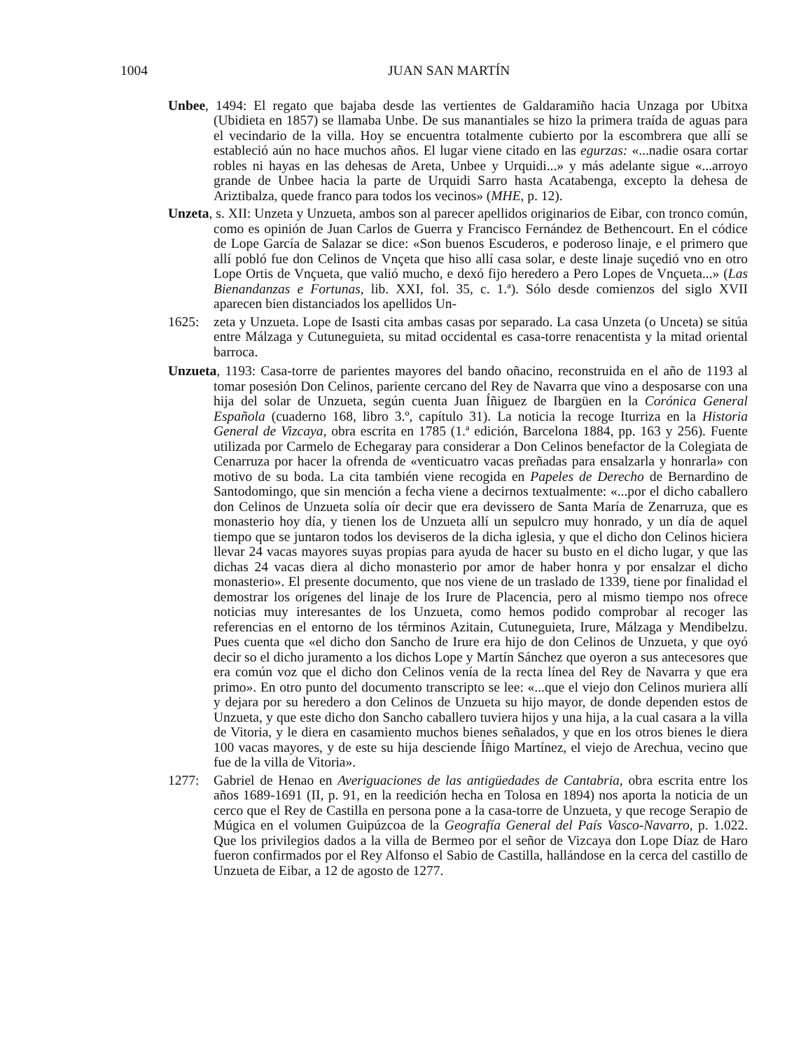1004 JUAN SAN MARTÍN
Unbee, 1494: El regato que bajaba desde las vertientes de Galdaramiño hacia Unzaga por Ubitxa (Ubidieta en 1857) se llamaba Unbe. De sus manantiales se hizo la primera traída de aguas para el vecindario de la villa. Hoy se encuentra totalmente cubierto por la escombrera que allí se estableció aún no hace muchos años. El lugar viene citado en las egurzas: «...nadie osara cortar robles ni hayas en las dehesas de Areta, Unbee y Urquidi...» y más adelante sigue «...arroyo grande de Unbee hacia la parte de Urquidi Sarro hasta Acatabenga, excepto la dehesa de Ariztibalza, quede franco para todos los vecinos» (MHE, p. 12).
Unzeta, s. XII: Unzeta y Unzueta, ambos son al parecer apellidos originarios de Eibar, con tronco común, como es opinión de Juan Carlos de Guerra y Francisco Fernández de Bethencourt. En el códice de Lope García de Salazar se dice: «Son buenos Escuderos, e poderoso linaje, e el primero que allí pobló fue don Celinos de Vnçeta que hiso allí casa solar, e deste linaje suçedió vno en otro Lope Ortis de Vnçueta, que valió mucho, e dexó fijo heredero a Pero Lopes de Vnçueta...» (Las Bienandanzas e Fortunas, lib. XXI, fol. 35, c. 1.ª). Sólo desde comienzos del siglo XVII aparecen bien distanciados los apellidos Un-
1625: zeta y Unzueta. Lope de Isasti cita ambas casas por separado. La casa Unzeta (o Unceta) se sitúa entre Málzaga y Cutuneguieta, su mitad occidental es casa-torre renacentista y la mitad oriental barroca.
Unzueta, 1193: Casa-torre de parientes mayores del bando oñacino, reconstruida en el año de 1193 al tomar posesión Don Celinos, pariente cercano del Rey de Navarra que vino a desposarse con una hija del solar de Unzueta, según cuenta Juan Íñiguez de Ibargüen en la Corónica General Española (cuaderno 168, libro 3.º, capítulo 31). La noticia la recoge Iturriza en la Historia General de Vizcaya, obra escrita en 1785 (1.ª edición, Barcelona 1884, pp. 163 y 256). Fuente utilizada por Carmelo de Echegaray para considerar a Don Celinos benefactor de la Colegiata de Cenarruza por hacer la ofrenda de «venticuatro vacas preñadas para ensalzarla y honrarla» con motivo de su boda. La cita también viene recogida en Papeles de Derecho de Bernardino de Santodomingo, que sin mención a fecha viene a decirnos textualmente: «...por el dicho caballero don Celinos de Unzueta solía oír decir que era devissero de Santa María de Zenarruza, que es monasterio hoy día, y tienen los de Unzueta allí un sepulcro muy honrado, y un día de aquel tiempo que se juntaron todos los deviseros de la dicha iglesia, y que el dicho don Celinos hiciera llevar 24 vacas mayores suyas propias para ayuda de hacer su busto en el dicho lugar, y que las dichas 24 vacas diera al dicho monasterio por amor de haber honra y por ensalzar el dicho monasterio». El presente documento, que nos viene de un traslado de 1339, tiene por finalidad el demostrar los orígenes del linaje de los Irure de Placencia, pero al mismo tiempo nos ofrece noticias muy interesantes de los Unzueta, como hemos podido comprobar al recoger las referencias en el entorno de los términos Azitain, Cutuneguieta, Irure, Málzaga y Mendibelzu. Pues cuenta que «el dicho don Sancho de Irure era hijo de don Celinos de Unzueta, y que oyó decir so el dicho juramento a los dichos Lope y Martín Sánchez que oyeron a sus antecesores que era común voz que el dicho don Celinos venía de la recta línea del Rey de Navarra y que era primo». En otro punto del documento transcripto se lee: «...que el viejo don Celinos muriera allí y dejara por su heredero a don Celinos de Unzueta su hijo mayor, de donde dependen estos de Unzueta, y que este dicho don Sancho caballero tuviera hijos y una hija, a la cual casara a la villa de Vitoria, y le diera en casamiento muchos bienes señalados, y que en los otros bienes le diera 100 vacas mayores, y de este su hija desciende Íñigo Martínez, el viejo de Arechua, vecino que fue de la villa de Vitoria».
1277: Gabriel de Henao en Averiguaciones de las antigüedades de Cantabria, obra escrita entre los años 1689-1691 (II, p. 91, en la reedición hecha en Tolosa en 1894) nos aporta la noticia de un cerco que el Rey de Castilla en persona pone a la casa-torre de Unzueta, y que recoge Serapio de Múgica en el volumen Guipúzcoa de la Geografía General del País Vasco-Navarro, p. 1.022. Que los privilegios dados a la villa de Bermeo por el señor de Vizcaya don Lope Díaz de Haro fueron confirmados por el Rey Alfonso el Sabio de Castilla, hallándose en la cerca del castillo de Unzueta de Eibar, a 12 de agosto de 1277.